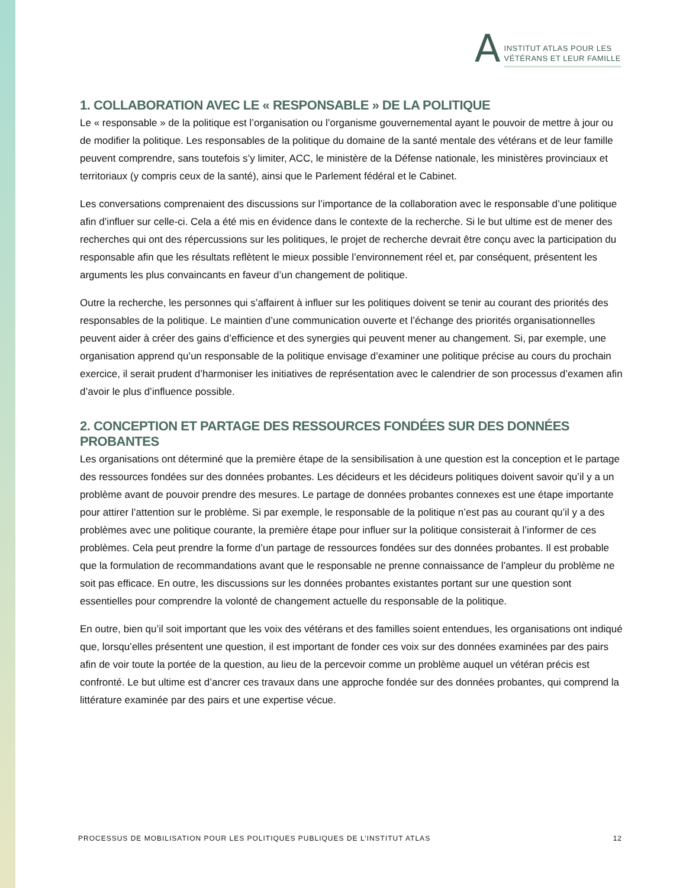A
INSTITUT ATLAS POUR LES
VÉTÉRANS ET LEUR FAMILLE
1. COLLABORATION AVEC LE « RESPONSABLE » DE LA POLITIQUE
Le « responsable » de la politique est l’organisation ou l’organisme gouvernemental ayant le pouvoir de mettre à jour ou de modifier la politique. Les responsables de la politique du domaine de la santé mentale des vétérans et de leur famille peuvent comprendre, sans toutefois s’y limiter, ACC, le ministère de la Défense nationale, les ministères provinciaux et territoriaux (y compris ceux de la santé), ainsi que le Parlement fédéral et le Cabinet.
Les conversations comprenaient des discussions sur l’importance de la collaboration avec le responsable d’une politique afin d’influer sur celle-ci. Cela a été mis en évidence dans le contexte de la recherche. Si le but ultime est de mener des recherches qui ont des répercussions sur les politiques, le projet de recherche devrait être conçu avec la participation du responsable afin que les résultats reflètent le mieux possible l’environnement réel et, par conséquent, présentent les arguments les plus convaincants en faveur d’un changement de politique.
Outre la recherche, les personnes qui s’affairent à influer sur les politiques doivent se tenir au courant des priorités des responsables de la politique. Le maintien d’une communication ouverte et l’échange des priorités organisationnelles peuvent aider à créer des gains d’efficience et des synergies qui peuvent mener au changement. Si, par exemple, une organisation apprend qu’un responsable de la politique envisage d’examiner une politique précise au cours du prochain exercice, il serait prudent d’harmoniser les initiatives de représentation avec le calendrier de son processus d’examen afin d’avoir le plus d’influence possible.
2. CONCEPTION ET PARTAGE DES RESSOURCES FONDÉES SUR DES DONNÉES PROBANTES
Les organisations ont déterminé que la première étape de la sensibilisation à une question est la conception et le partage des ressources fondées sur des données probantes. Les décideurs et les décideurs politiques doivent savoir qu’il y a un problème avant de pouvoir prendre des mesures. Le partage de données probantes connexes est une étape importante pour attirer l’attention sur le problème. Si par exemple, le responsable de la politique n’est pas au courant qu’il y a des problèmes avec une politique courante, la première étape pour influer sur la politique consisterait à l’informer de ces problèmes. Cela peut prendre la forme d’un partage de ressources fondées sur des données probantes. Il est probable que la formulation de recommandations avant que le responsable ne prenne connaissance de l’ampleur du problème ne soit pas efficace. En outre, les discussions sur les données probantes existantes portant sur une question sont essentielles pour comprendre la volonté de changement actuelle du responsable de la politique.
En outre, bien qu’il soit important que les voix des vétérans et des familles soient entendues, les organisations ont indiqué que, lorsqu’elles présentent une question, il est important de fonder ces voix sur des données examinées par des pairs afin de voir toute la portée de la question, au lieu de la percevoir comme un problème auquel un vétéran précis est confronté. Le but ultime est d’ancrer ces travaux dans une approche fondée sur des données probantes, qui comprend la littérature examinée par des pairs et une expertise vécue.
PROCESSUS DE MOBILISATION POUR LES POLITIQUES PUBLIQUES DE L’INSTITUT ATLAS 12